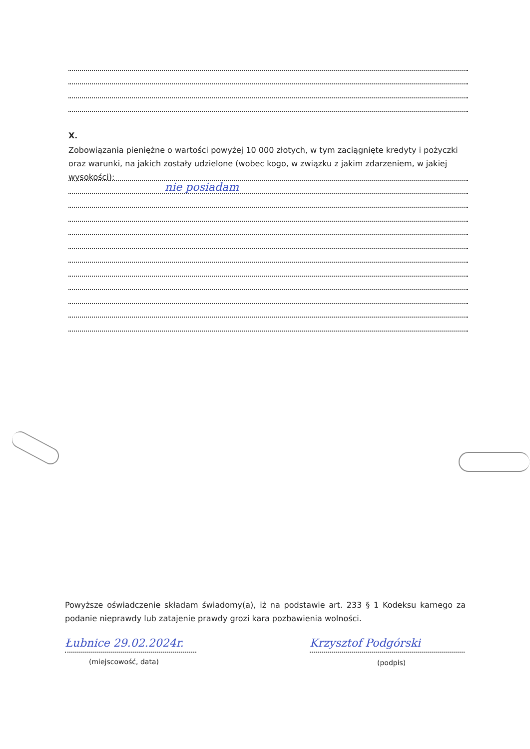X.
Zobowiązania pieniężne o wartości powyżej 10 000 złotych, w tym zaciągnięte kredyty i pożyczki oraz warunki, na jakich zostały udzielone (wobec kogo, w związku z jakim zdarzeniem, w jakiej wysokości):
nie posiadam
Powyższe oświadczenie składam świadomy(a), iż na podstawie art. 233 § 1 Kodeksu karnego za podanie nieprawdy lub zatajenie prawdy grozi kara pozbawienia wolności.
Łubnice 29.02.2024r.
(miejscowość, data)
Krzysztof Podgórski
(podpis)